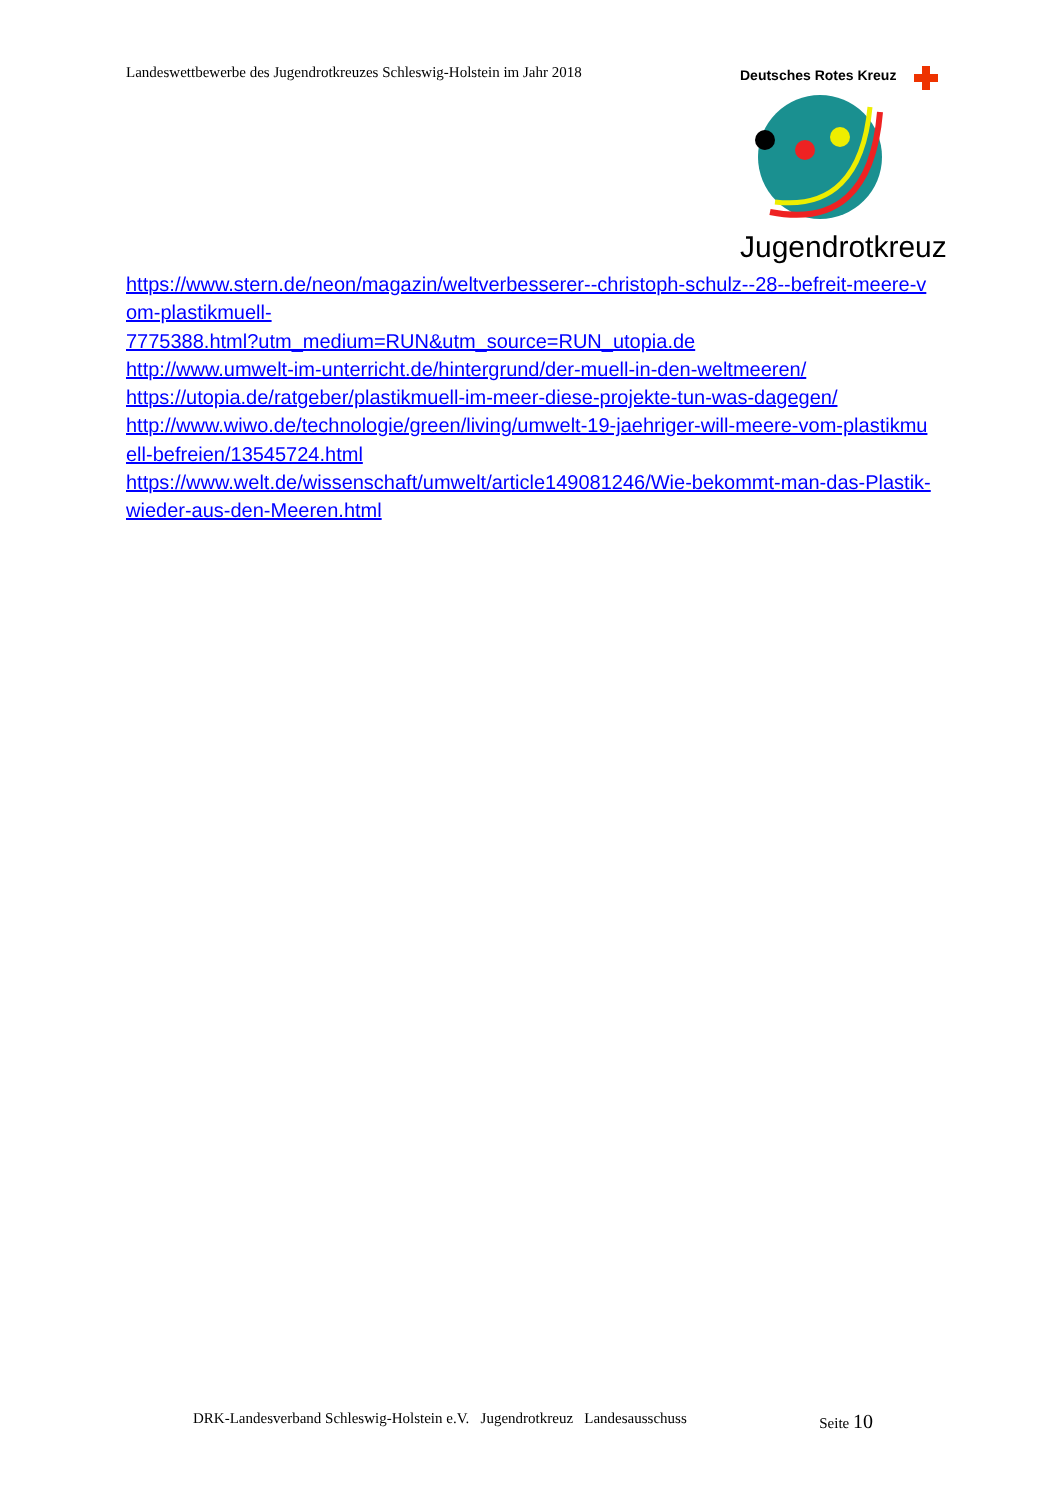Landeswettbewerbe des Jugendrotkreuzes Schleswig-Holstein im Jahr 2018
Deutsches Rotes Kreuz
Jugendrotkreuz
https://www.stern.de/neon/magazin/weltverbesserer--christoph-schulz--28--befreit-meere-vom-plastikmuell-
7775388.html?utm_medium=RUN&utm_source=RUN_utopia.de
http://www.umwelt-im-unterricht.de/hintergrund/der-muell-in-den-weltmeeren/
https://utopia.de/ratgeber/plastikmuell-im-meer-diese-projekte-tun-was-dagegen/
http://www.wiwo.de/technologie/green/living/umwelt-19-jaehriger-will-meere-vom-plastikmuell-befreien/13545724.html
https://www.welt.de/wissenschaft/umwelt/article149081246/Wie-bekommt-man-das-Plastik-wieder-aus-den-Meeren.html
DRK-Landesverband Schleswig-Holstein e.V. Jugendrotkreuz Landesausschuss Seite 10